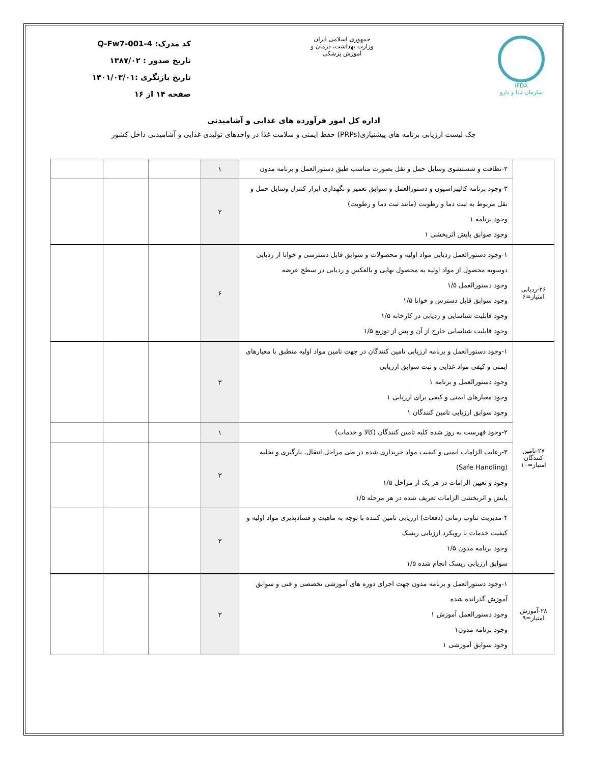IFDA
سازمان غذا و دارو
جمهوری اسلامی ایران
وزارت بهداشت، درمان و آموزش پزشکی
کد مدرک: Q-Fw7-001-4
تاریخ صدور : ۱۳۸۷/۰۲
تاریخ بازنگری :۱۴۰۱/۰۳/۰۱
صفحه ۱۴ از ۱۶
اداره کل امور فرآورده های غذایی و آشامیدنی
چک لیست ارزیابی برنامه های پیشنیازی(PRPs) حفظ ایمنی و سلامت غذا در واحدهای تولیدی غذایی و آشامیدنی داخل کشور
| | ۲-نظافت و شستشوی وسایل حمل و نقل بصورت مناسب طبق دستورالعمل و برنامه مدون | ۱ | | | |
| | ۳-وجود برنامه کالیبراسیون و دستورالعمل و سوابق تعمیر و نگهداری ابزار کنترل وسایل حمل و نقل مربوط به ثبت دما و رطوبت (مانند ثبت دما و رطوبت) وجود برنامه ۱ وجود صوابق پایش اثربخشی ۱ | ۲ | | | |
| ۲۶-ردیابی امتیاز=۶ | ۱-وجود دستورالعمل ردیابی مواد اولیه و محصولات و سوابق قابل دسترسی و خوانا از ردیابی دوسویه محصول از مواد اولیه به محصول نهایی و بالعکس و ردیابی در سطح عرضه وجود دستورالعمل ۱/۵ وجود سوابق قابل دسترس و خوانا ۱/۵ وجود قابلیت شناسایی و ردیابی در کارخانه ۱/۵ وجود قابلیت شناسایی خارج از آن و پس از توزیع ۱/۵ | ۶ | | | |
| ۲۷-تامین کنندگان امتیاز=۱۰ | ۱-وجود دستورالعمل و برنامه ارزیابی تامین کنندگان در جهت تامین مواد اولیه منطبق با معیارهای ایمنی و کیفی مواد غذایی و ثبت سوابق ارزیابی وجود دستورالعمل و برنامه ۱ وجود معیارهای ایمنی و کیفی برای ارزیابی ۱ وجود سوابق ارزیابی تامین کنندگان ۱ | ۳ | | | |
| | ۲-وجود فهرست به روز شده کلیه تامین کنندگان (کالا و خدمات) | ۱ | | | |
| | ۳-رعایت الزامات ایمنی و کیفیت مواد خریداری شده در طی مراحل انتقال، بارگیری و تخلیه (Safe Handling) وجود و تعیین الزامات در هر یک از مراحل ۱/۵ پایش و اثربخشی الزامات تعریف شده در هر مرحله ۱/۵ | ۳ | | | |
| | ۴-مدیریت تناوب زمانی (دفعات) ارزیابی تامین کننده با توجه به ماهیت و فسادپذیری مواد اولیه و کیفیت خدمات با رویکرد ارزیابی ریسک وجود برنامه مدون ۱/۵ سوابق ارزیابی ریسک انجام شده ۱/۵ | ۳ | | | |
| ۲۸-آموزش امتیاز=۹ | ۱-وجود دستورالعمل و برنامه مدون جهت اجرای دوره های آموزشی تخصصی و فنی و سوابق آموزش گذرانده شده وجود دستورالعمل آموزش ۱ وجود برنامه مدون۱ وجود سوابق آموزشی ۱ | ۳ | | | |